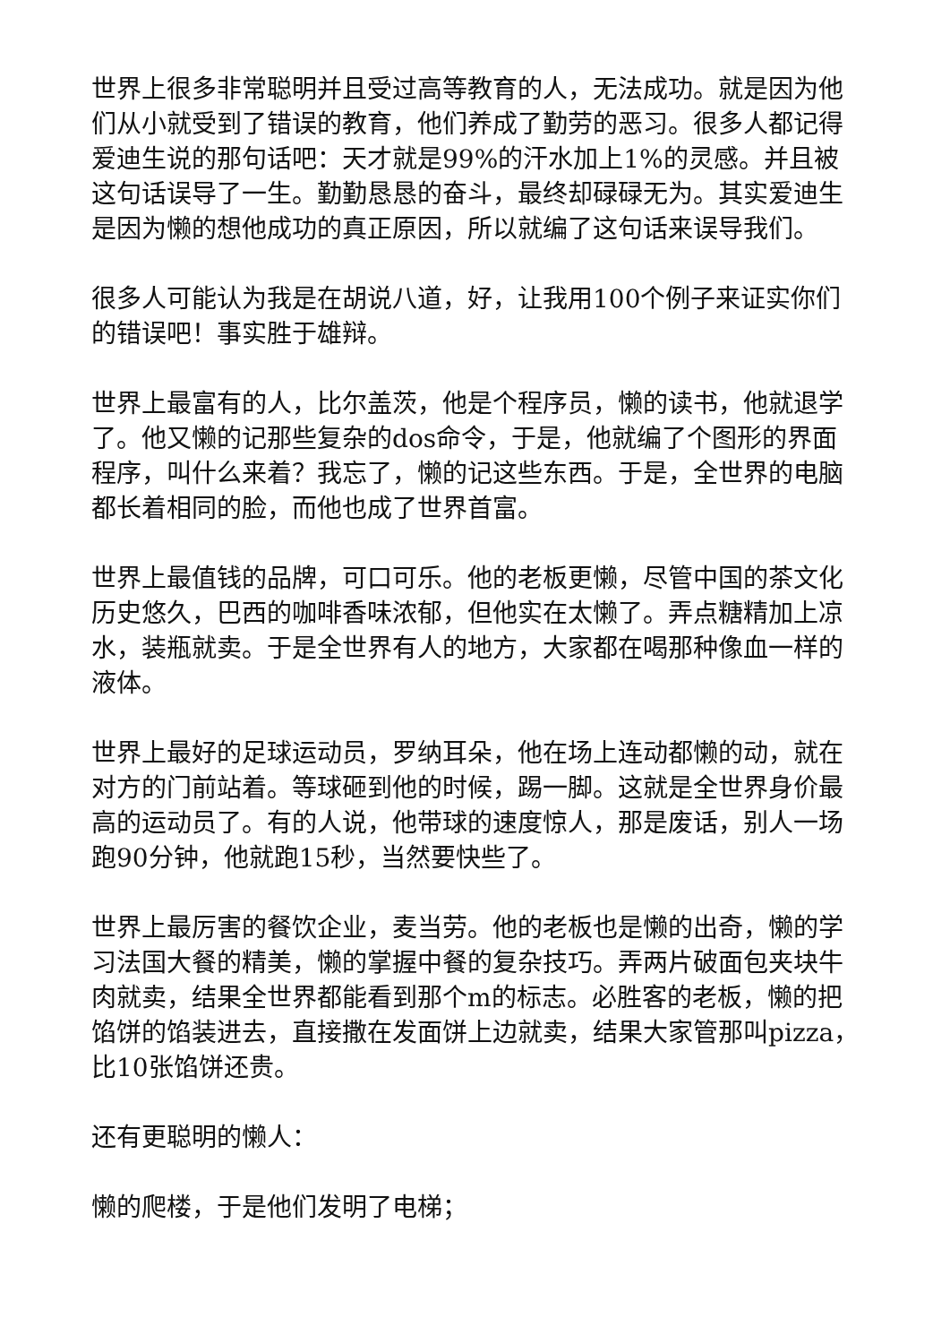世界上很多非常聪明并且受过高等教育的人，无法成功。就是因为他们从小就受到了错误的教育，他们养成了勤劳的恶习。很多人都记得爱迪生说的那句话吧：天才就是99%的汗水加上1%的灵感。并且被这句话误导了一生。勤勤恳恳的奋斗，最终却碌碌无为。其实爱迪生是因为懒的想他成功的真正原因，所以就编了这句话来误导我们。
很多人可能认为我是在胡说八道，好，让我用100个例子来证实你们的错误吧！事实胜于雄辩。
世界上最富有的人，比尔盖茨，他是个程序员，懒的读书，他就退学了。他又懒的记那些复杂的dos命令，于是，他就编了个图形的界面程序，叫什么来着？我忘了，懒的记这些东西。于是，全世界的电脑都长着相同的脸，而他也成了世界首富。
世界上最值钱的品牌，可口可乐。他的老板更懒，尽管中国的茶文化历史悠久，巴西的咖啡香味浓郁，但他实在太懒了。弄点糖精加上凉水，装瓶就卖。于是全世界有人的地方，大家都在喝那种像血一样的液体。
世界上最好的足球运动员，罗纳耳朵，他在场上连动都懒的动，就在对方的门前站着。等球砸到他的时候，踢一脚。这就是全世界身价最高的运动员了。有的人说，他带球的速度惊人，那是废话，别人一场跑90分钟，他就跑15秒，当然要快些了。
世界上最厉害的餐饮企业，麦当劳。他的老板也是懒的出奇，懒的学习法国大餐的精美，懒的掌握中餐的复杂技巧。弄两片破面包夹块牛肉就卖，结果全世界都能看到那个m的标志。必胜客的老板，懒的把馅饼的馅装进去，直接撒在发面饼上边就卖，结果大家管那叫pizza，比10张馅饼还贵。
还有更聪明的懒人：
懒的爬楼，于是他们发明了电梯；